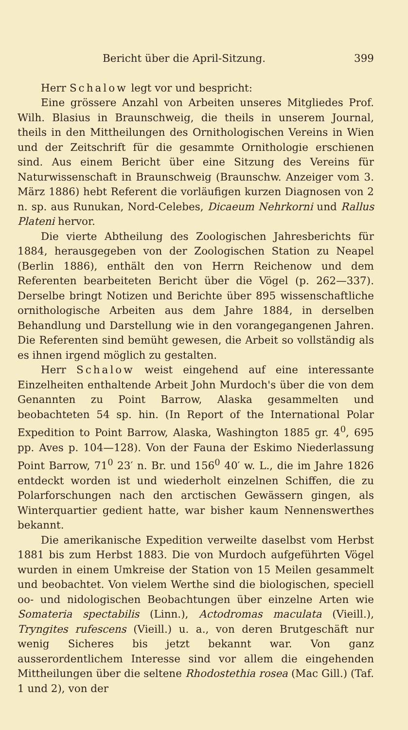Bericht über die April-Sitzung. 399
Herr Schalow legt vor und bespricht:
Eine grössere Anzahl von Arbeiten unseres Mitgliedes Prof. Wilh. Blasius in Braunschweig, die theils in unserem Journal, theils in den Mittheilungen des Ornithologischen Vereins in Wien und der Zeitschrift für die gesammte Ornithologie erschienen sind. Aus einem Bericht über eine Sitzung des Vereins für Naturwissenschaft in Braunschweig (Braunschw. Anzeiger vom 3. März 1886) hebt Referent die vorläufigen kurzen Diagnosen von 2 n. sp. aus Runukan, Nord-Celebes, Dicaeum Nehrkorni und Rallus Plateni hervor.
Die vierte Abtheilung des Zoologischen Jahresberichts für 1884, herausgegeben von der Zoologischen Station zu Neapel (Berlin 1886), enthält den von Herrn Reichenow und dem Referenten bearbeiteten Bericht über die Vögel (p. 262—337). Derselbe bringt Notizen und Berichte über 895 wissenschaftliche ornithologische Arbeiten aus dem Jahre 1884, in derselben Behandlung und Darstellung wie in den vorangegangenen Jahren. Die Referenten sind bemüht gewesen, die Arbeit so vollständig als es ihnen irgend möglich zu gestalten.
Herr Schalow weist eingehend auf eine interessante Einzelheiten enthaltende Arbeit John Murdoch's über die von dem Genannten zu Point Barrow, Alaska gesammelten und beobachteten 54 sp. hin. (In Report of the International Polar Expedition to Point Barrow, Alaska, Washington 1885 gr. 4<sup>0</sup>, 695 pp. Aves p. 104—128). Von der Fauna der Eskimo Niederlassung Point Barrow, 71<sup>0</sup> 23′ n. Br. und 156<sup>0</sup> 40′ w. L., die im Jahre 1826 entdeckt worden ist und wiederholt einzelnen Schiffen, die zu Polarforschungen nach den arctischen Gewässern gingen, als Winterquartier gedient hatte, war bisher kaum Nennenswerthes bekannt.
Die amerikanische Expedition verweilte daselbst vom Herbst 1881 bis zum Herbst 1883. Die von Murdoch aufgeführten Vögel wurden in einem Umkreise der Station von 15 Meilen gesammelt und beobachtet. Von vielem Werthe sind die biologischen, speciell oo- und nidologischen Beobachtungen über einzelne Arten wie Somateria spectabilis (Linn.), Actodromas maculata (Vieill.), Tryngites rufescens (Vieill.) u. a., von deren Brutgeschäft nur wenig Sicheres bis jetzt bekannt war. Von ganz ausserordentlichem Interesse sind vor allem die eingehenden Mittheilungen über die seltene Rhodostethia rosea (Mac Gill.) (Taf. 1 und 2), von der